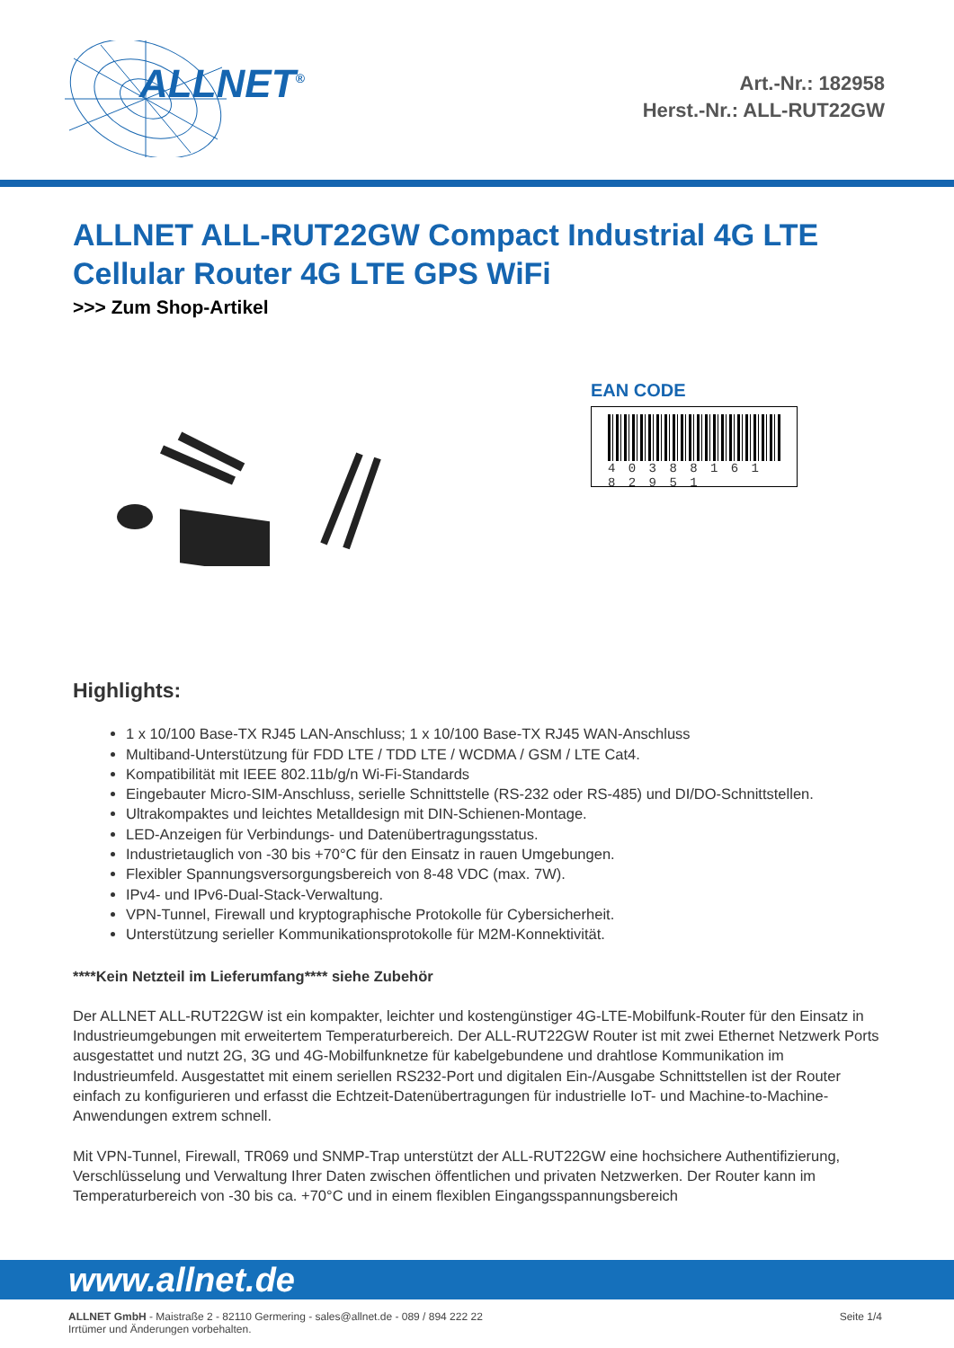ALLNET<sup>®</sup>
Art.-Nr.: 182958
Herst.-Nr.: ALL-RUT22GW
ALLNET ALL-RUT22GW Compact Industrial 4G LTE Cellular Router 4G LTE GPS WiFi
>>> Zum Shop-Artikel
EAN CODE
4 0 3 8 8 1 6 1 8 2 9 5 1
Highlights:
1 x 10/100 Base-TX RJ45 LAN-Anschluss; 1 x 10/100 Base-TX RJ45 WAN-Anschluss
Multiband-Unterstützung für FDD LTE / TDD LTE / WCDMA / GSM / LTE Cat4.
Kompatibilität mit IEEE 802.11b/g/n Wi-Fi-Standards
Eingebauter Micro-SIM-Anschluss, serielle Schnittstelle (RS-232 oder RS-485) und DI/DO-Schnittstellen.
Ultrakompaktes und leichtes Metalldesign mit DIN-Schienen-Montage.
LED-Anzeigen für Verbindungs- und Datenübertragungsstatus.
Industrietauglich von -30 bis +70°C für den Einsatz in rauen Umgebungen.
Flexibler Spannungsversorgungsbereich von 8-48 VDC (max. 7W).
IPv4- und IPv6-Dual-Stack-Verwaltung.
VPN-Tunnel, Firewall und kryptographische Protokolle für Cybersicherheit.
Unterstützung serieller Kommunikationsprotokolle für M2M-Konnektivität.
****Kein Netzteil im Lieferumfang**** siehe Zubehör
Der ALLNET ALL-RUT22GW ist ein kompakter, leichter und kostengünstiger 4G-LTE-Mobilfunk-Router für den Einsatz in Industrieumgebungen mit erweitertem Temperaturbereich. Der ALL-RUT22GW Router ist mit zwei Ethernet Netzwerk Ports ausgestattet und nutzt 2G, 3G und 4G-Mobilfunknetze für kabelgebundene und drahtlose Kommunikation im Industrieumfeld. Ausgestattet mit einem seriellen RS232-Port und digitalen Ein-/Ausgabe Schnittstellen ist der Router einfach zu konfigurieren und erfasst die Echtzeit-Datenübertragungen für industrielle IoT- und Machine-to-Machine-Anwendungen extrem schnell.
Mit VPN-Tunnel, Firewall, TR069 und SNMP-Trap unterstützt der ALL-RUT22GW eine hochsichere Authentifizierung, Verschlüsselung und Verwaltung Ihrer Daten zwischen öffentlichen und privaten Netzwerken. Der Router kann im Temperaturbereich von -30 bis ca. +70°C und in einem flexiblen Eingangsspannungsbereich
www.allnet.de
ALLNET GmbH - Maistraße 2 - 82110 Germering - sales@allnet.de - 089 / 894 222 22
Irrtümer und Änderungen vorbehalten.
Seite 1/4